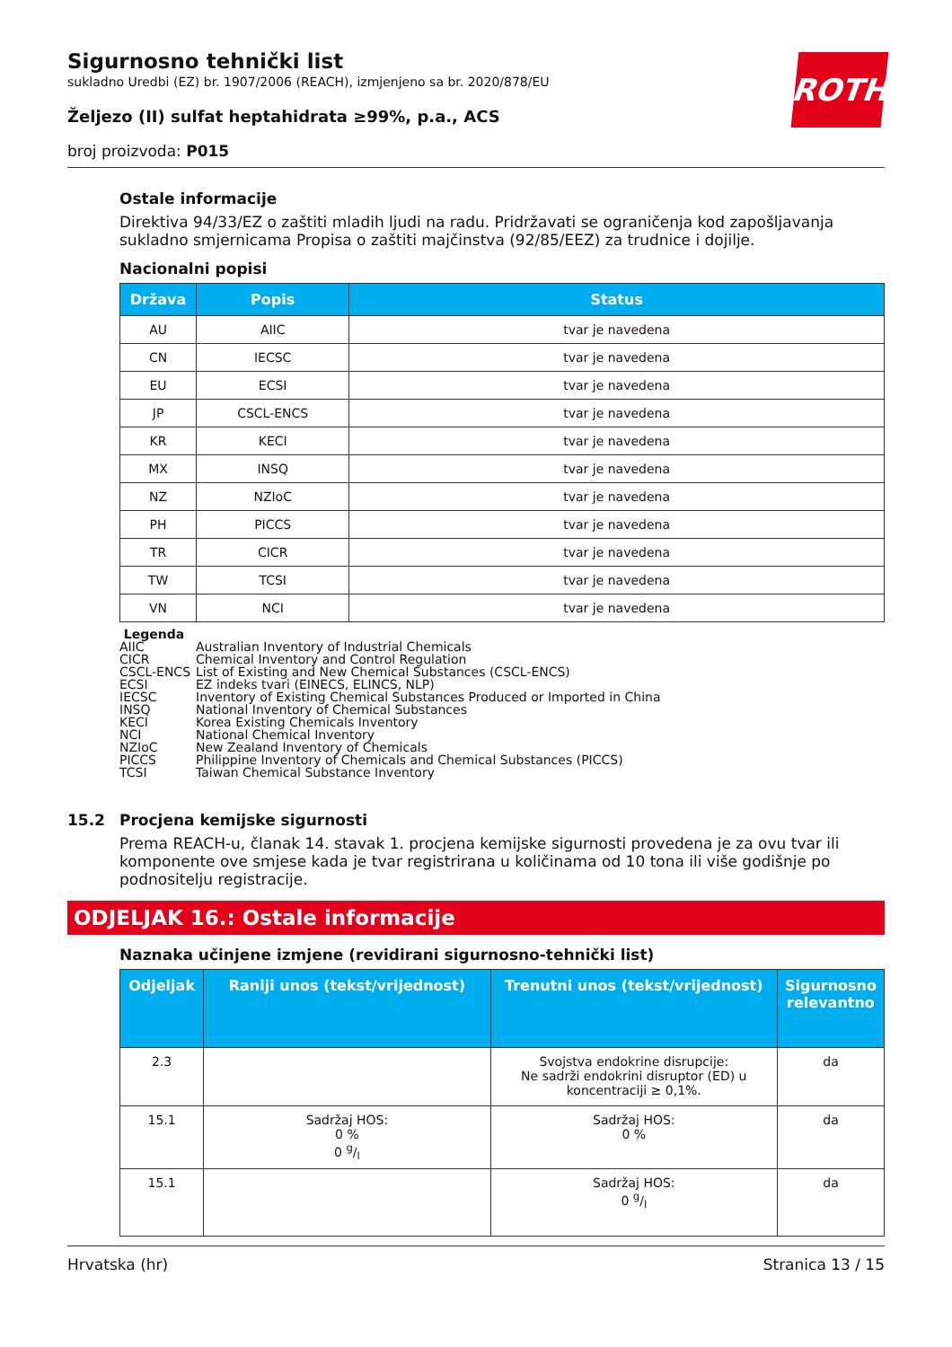ROTH
Sigurnosno tehnički list
sukladno Uredbi (EZ) br. 1907/2006 (REACH), izmjenjeno sa br. 2020/878/EU
Željezo (II) sulfat heptahidrata ≥99%, p.a., ACS
broj proizvoda: P015
Ostale informacije
Direktiva 94/33/EZ o zaštiti mladih ljudi na radu. Pridržavati se ograničenja kod zapošljavanja sukladno smjernicama Propisa o zaštiti majčinstva (92/85/EEZ) za trudnice i dojilje.
Nacionalni popisi
| Država | Popis | Status |
| --- | --- | --- |
| AU | AIIC | tvar je navedena |
| CN | IECSC | tvar je navedena |
| EU | ECSI | tvar je navedena |
| JP | CSCL-ENCS | tvar je navedena |
| KR | KECI | tvar je navedena |
| MX | INSQ | tvar je navedena |
| NZ | NZIoC | tvar je navedena |
| PH | PICCS | tvar je navedena |
| TR | CICR | tvar je navedena |
| TW | TCSI | tvar je navedena |
| VN | NCI | tvar je navedena |
Legenda
AIIC Australian Inventory of Industrial Chemicals
CICR Chemical Inventory and Control Regulation
CSCL-ENCS List of Existing and New Chemical Substances (CSCL-ENCS)
ECSI EZ indeks tvari (EINECS, ELINCS, NLP)
IECSC Inventory of Existing Chemical Substances Produced or Imported in China
INSQ National Inventory of Chemical Substances
KECI Korea Existing Chemicals Inventory
NCI National Chemical Inventory
NZIoC New Zealand Inventory of Chemicals
PICCS Philippine Inventory of Chemicals and Chemical Substances (PICCS)
TCSI Taiwan Chemical Substance Inventory
15.2 Procjena kemijske sigurnosti
Prema REACH-u, članak 14. stavak 1. procjena kemijske sigurnosti provedena je za ovu tvar ili komponente ove smjese kada je tvar registrirana u količinama od 10 tona ili više godišnje po podnositelju registracije.
ODJELJAK 16.: Ostale informacije
Naznaka učinjene izmjene (revidirani sigurnosno-tehnički list)
| Odjeljak | Raniji unos (tekst/vrijednost) | Trenutni unos (tekst/vrijednost) | Sigurnosno relevantno |
| --- | --- | --- | --- |
| 2.3 | | Svojstva endokrine disrupcije: Ne sadrži endokrini disruptor (ED) u koncentraciji ≥ 0,1%. | da |
| 15.1 | Sadržaj HOS: 0 % 0 g/l | Sadržaj HOS: 0 % | da |
| 15.1 | | Sadržaj HOS: 0 g/l | da |
Hrvatska (hr) Stranica 13 / 15